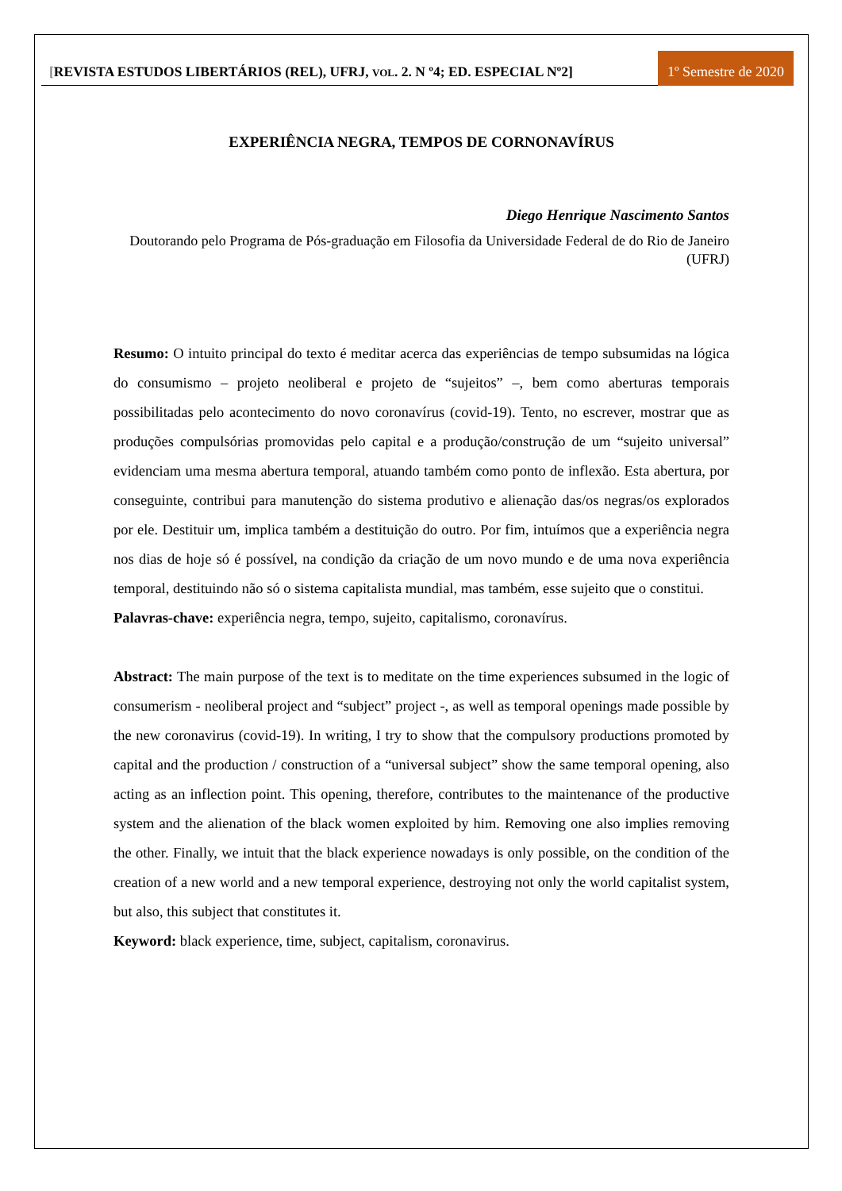[REVISTA ESTUDOS LIBERTÁRIOS (REL), UFRJ, VOL. 2. N º4; ED. ESPECIAL Nº2] 1º Semestre de 2020
EXPERIÊNCIA NEGRA, TEMPOS DE CORNONAVÍRUS
Diego Henrique Nascimento Santos
Doutorando pelo Programa de Pós-graduação em Filosofia da Universidade Federal de do Rio de Janeiro (UFRJ)
Resumo: O intuito principal do texto é meditar acerca das experiências de tempo subsumidas na lógica do consumismo – projeto neoliberal e projeto de “sujeitos” –, bem como aberturas temporais possibilitadas pelo acontecimento do novo coronavírus (covid-19). Tento, no escrever, mostrar que as produções compulsórias promovidas pelo capital e a produção/construção de um “sujeito universal” evidenciam uma mesma abertura temporal, atuando também como ponto de inflexão. Esta abertura, por conseguinte, contribui para manutenção do sistema produtivo e alienação das/os negras/os explorados por ele. Destituir um, implica também a destituição do outro. Por fim, intuímos que a experiência negra nos dias de hoje só é possível, na condição da criação de um novo mundo e de uma nova experiência temporal, destituindo não só o sistema capitalista mundial, mas também, esse sujeito que o constitui.
Palavras-chave: experiência negra, tempo, sujeito, capitalismo, coronavírus.
Abstract: The main purpose of the text is to meditate on the time experiences subsumed in the logic of consumerism - neoliberal project and “subject” project -, as well as temporal openings made possible by the new coronavirus (covid-19). In writing, I try to show that the compulsory productions promoted by capital and the production / construction of a “universal subject” show the same temporal opening, also acting as an inflection point. This opening, therefore, contributes to the maintenance of the productive system and the alienation of the black women exploited by him. Removing one also implies removing the other. Finally, we intuit that the black experience nowadays is only possible, on the condition of the creation of a new world and a new temporal experience, destroying not only the world capitalist system, but also, this subject that constitutes it.
Keyword: black experience, time, subject, capitalism, coronavirus.